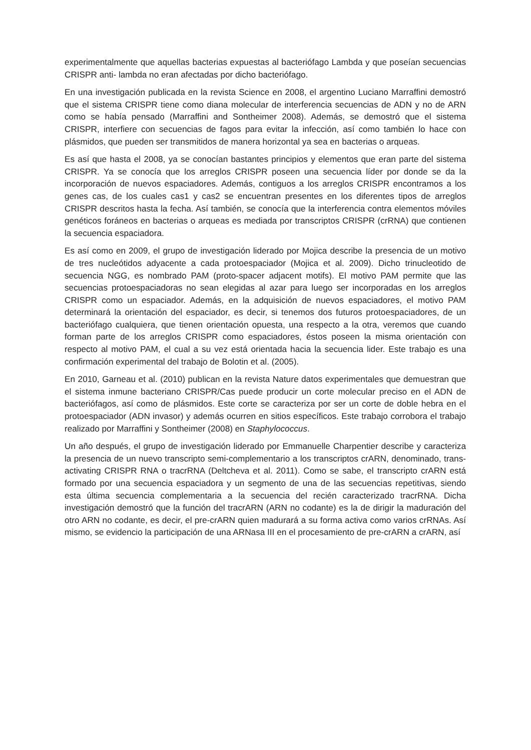experimentalmente que aquellas bacterias expuestas al bacteriófago Lambda y que poseían secuencias CRISPR anti- lambda no eran afectadas por dicho bacteriófago.
En una investigación publicada en la revista Science en 2008, el argentino Luciano Marraffini demostró que el sistema CRISPR tiene como diana molecular de interferencia secuencias de ADN y no de ARN como se había pensado (Marraffini and Sontheimer 2008). Además, se demostró que el sistema CRISPR, interfiere con secuencias de fagos para evitar la infección, así como también lo hace con plásmidos, que pueden ser transmitidos de manera horizontal ya sea en bacterias o arqueas.
Es así que hasta el 2008, ya se conocían bastantes principios y elementos que eran parte del sistema CRISPR. Ya se conocía que los arreglos CRISPR poseen una secuencia líder por donde se da la incorporación de nuevos espaciadores. Además, contiguos a los arreglos CRISPR encontramos a los genes cas, de los cuales cas1 y cas2 se encuentran presentes en los diferentes tipos de arreglos CRISPR descritos hasta la fecha. Así también, se conocía que la interferencia contra elementos móviles genéticos foráneos en bacterias o arqueas es mediada por transcriptos CRISPR (crRNA) que contienen la secuencia espaciadora.
Es así como en 2009, el grupo de investigación liderado por Mojica describe la presencia de un motivo de tres nucleótidos adyacente a cada protoespaciador (Mojica et al. 2009). Dicho trinucleotido de secuencia NGG, es nombrado PAM (proto-spacer adjacent motifs). El motivo PAM permite que las secuencias protoespaciadoras no sean elegidas al azar para luego ser incorporadas en los arreglos CRISPR como un espaciador. Además, en la adquisición de nuevos espaciadores, el motivo PAM determinará la orientación del espaciador, es decir, si tenemos dos futuros protoespaciadores, de un bacteriófago cualquiera, que tienen orientación opuesta, una respecto a la otra, veremos que cuando forman parte de los arreglos CRISPR como espaciadores, éstos poseen la misma orientación con respecto al motivo PAM, el cual a su vez está orientada hacia la secuencia lider. Este trabajo es una confirmación experimental del trabajo de Bolotin et al. (2005).
En 2010, Garneau et al. (2010) publican en la revista Nature datos experimentales que demuestran que el sistema inmune bacteriano CRISPR/Cas puede producir un corte molecular preciso en el ADN de bacteriófagos, así como de plásmidos. Este corte se caracteriza por ser un corte de doble hebra en el protoespaciador (ADN invasor) y además ocurren en sitios específicos. Este trabajo corrobora el trabajo realizado por Marraffini y Sontheimer (2008) en Staphylococcus.
Un año después, el grupo de investigación liderado por Emmanuelle Charpentier describe y caracteriza la presencia de un nuevo transcripto semi-complementario a los transcriptos crARN, denominado, trans-activating CRISPR RNA o tracrRNA (Deltcheva et al. 2011). Como se sabe, el transcripto crARN está formado por una secuencia espaciadora y un segmento de una de las secuencias repetitivas, siendo esta última secuencia complementaria a la secuencia del recién caracterizado tracrRNA. Dicha investigación demostró que la función del tracrARN (ARN no codante) es la de dirigir la maduración del otro ARN no codante, es decir, el pre-crARN quien madurará a su forma activa como varios crRNAs. Así mismo, se evidencio la participación de una ARNasa III en el procesamiento de pre-crARN a crARN, así